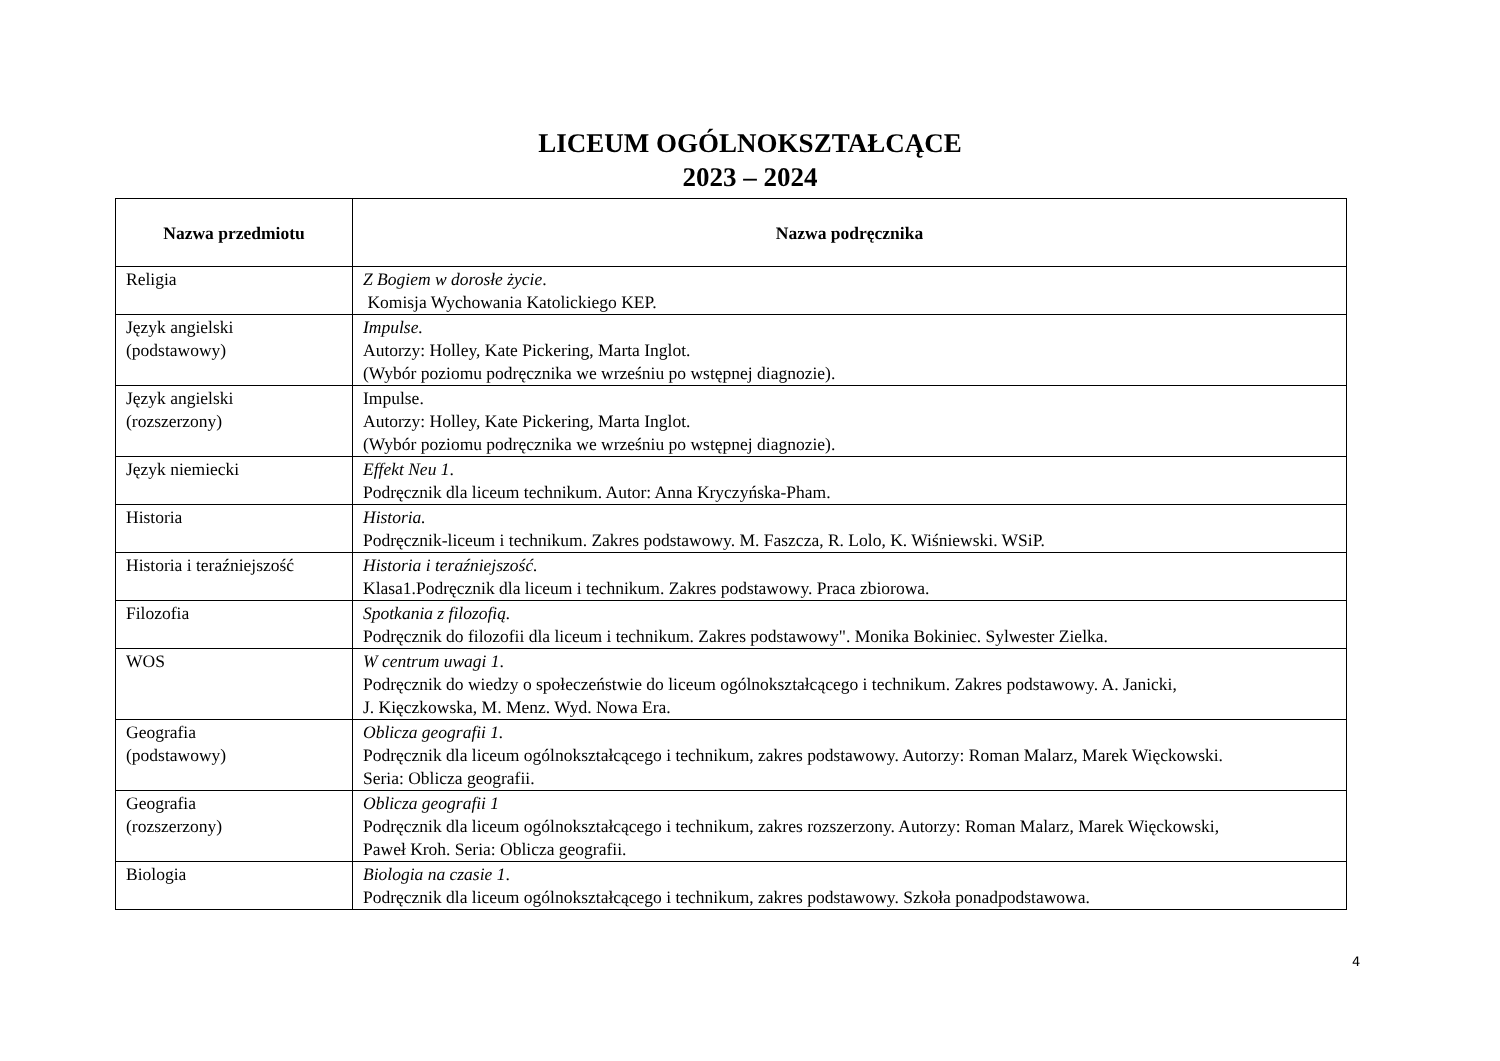LICEUM OGÓLNOKSZTAŁCĄCE
2023 – 2024
| Nazwa przedmiotu | Nazwa podręcznika |
| --- | --- |
| Religia | Z Bogiem w dorosłe życie . Komisja Wychowania Katolickiego KEP. |
| Język angielski (podstawowy) | Impulse. Autorzy: Holley, Kate Pickering, Marta Inglot. (Wybór poziomu podręcznika we wrześniu po wstępnej diagnozie). |
| Język angielski (rozszerzony) | Impulse. Autorzy: Holley, Kate Pickering, Marta Inglot. (Wybór poziomu podręcznika we wrześniu po wstępnej diagnozie). |
| Język niemiecki | Effekt Neu 1 . Podręcznik dla liceum technikum. Autor: Anna Kryczyńska-Pham. |
| Historia | Historia. Podręcznik-liceum i technikum. Zakres podstawowy. M. Faszcza, R. Lolo, K. Wiśniewski. WSiP. |
| Historia i teraźniejszość | Historia i teraźniejszość. Klasa1.Podręcznik dla liceum i technikum. Zakres podstawowy. Praca zbiorowa. |
| Filozofia | Spotkania z filozofią. Podręcznik do filozofii dla liceum i technikum. Zakres podstawowy". Monika Bokiniec. Sylwester Zielka. |
| WOS | W centrum uwagi 1 . Podręcznik do wiedzy o społeczeństwie do liceum ogólnokształcącego i technikum. Zakres podstawowy. A. Janicki, J. Kięczkowska, M. Menz. Wyd. Nowa Era. |
| Geografia (podstawowy) | Oblicza geografii 1. Podręcznik dla liceum ogólnokształcącego i technikum, zakres podstawowy. Autorzy: Roman Malarz, Marek Więckowski. Seria: Oblicza geografii. |
| Geografia (rozszerzony) | Oblicza geografii 1 Podręcznik dla liceum ogólnokształcącego i technikum, zakres rozszerzony. Autorzy: Roman Malarz, Marek Więckowski, Paweł Kroh. Seria: Oblicza geografii. |
| Biologia | Biologia na czasie 1 . Podręcznik dla liceum ogólnokształcącego i technikum, zakres podstawowy. Szkoła ponadpodstawowa. |
4